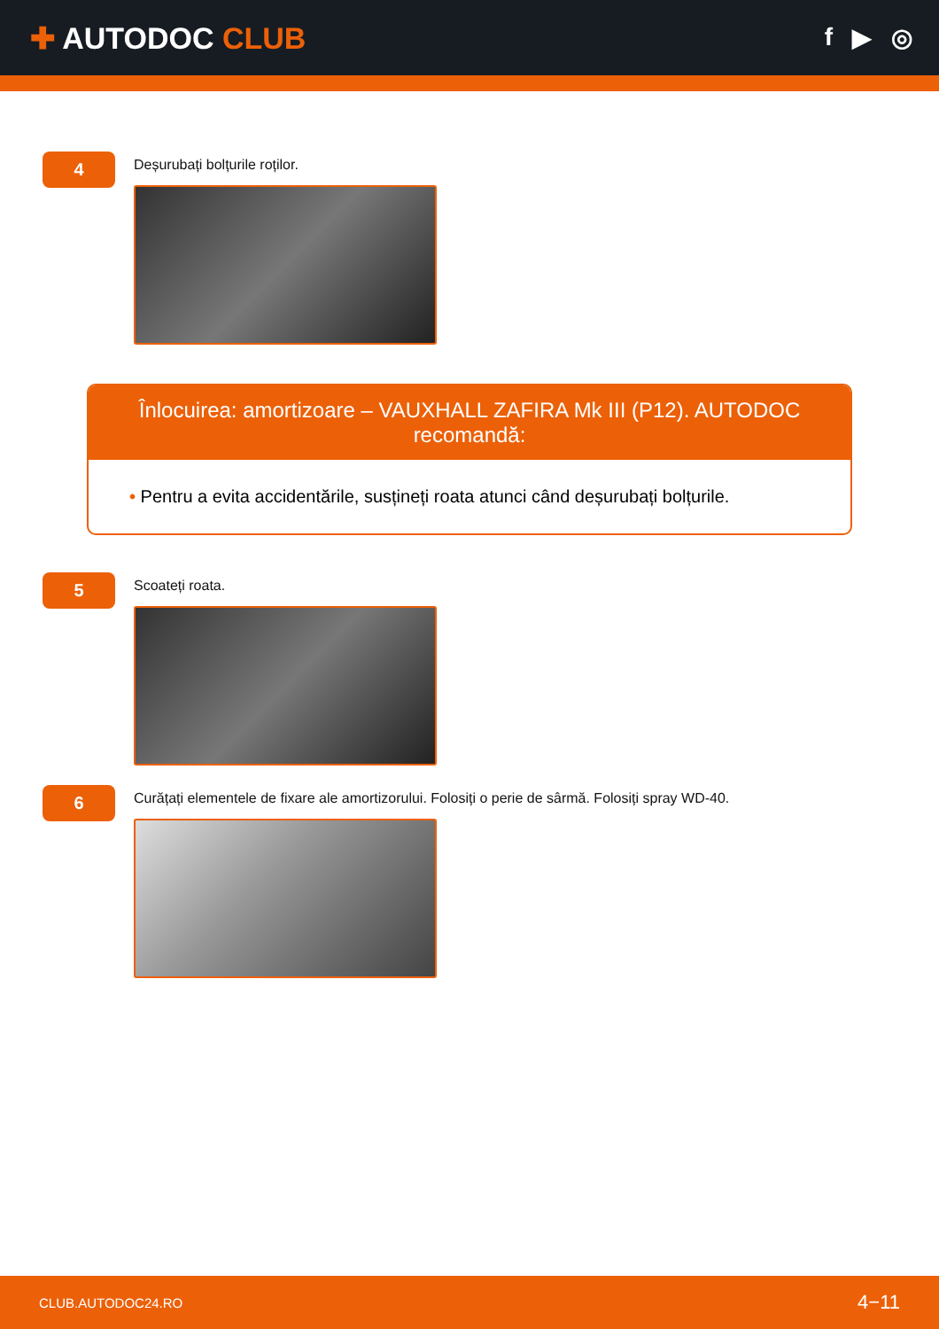✚ AUTODOC CLUB
f ▶ ◎
4
Deșurubați bolțurile roților.
Înlocuirea: amortizoare – VAUXHALL ZAFIRA Mk III (P12). AUTODOC recomandă:
• Pentru a evita accidentările, susțineți roata atunci când deșurubați bolțurile.
5
Scoateți roata.
6
Curățați elementele de fixare ale amortizorului. Folosiți o perie de sârmă. Folosiți spray WD-40.
CLUB.AUTODOC24.RO 4−11